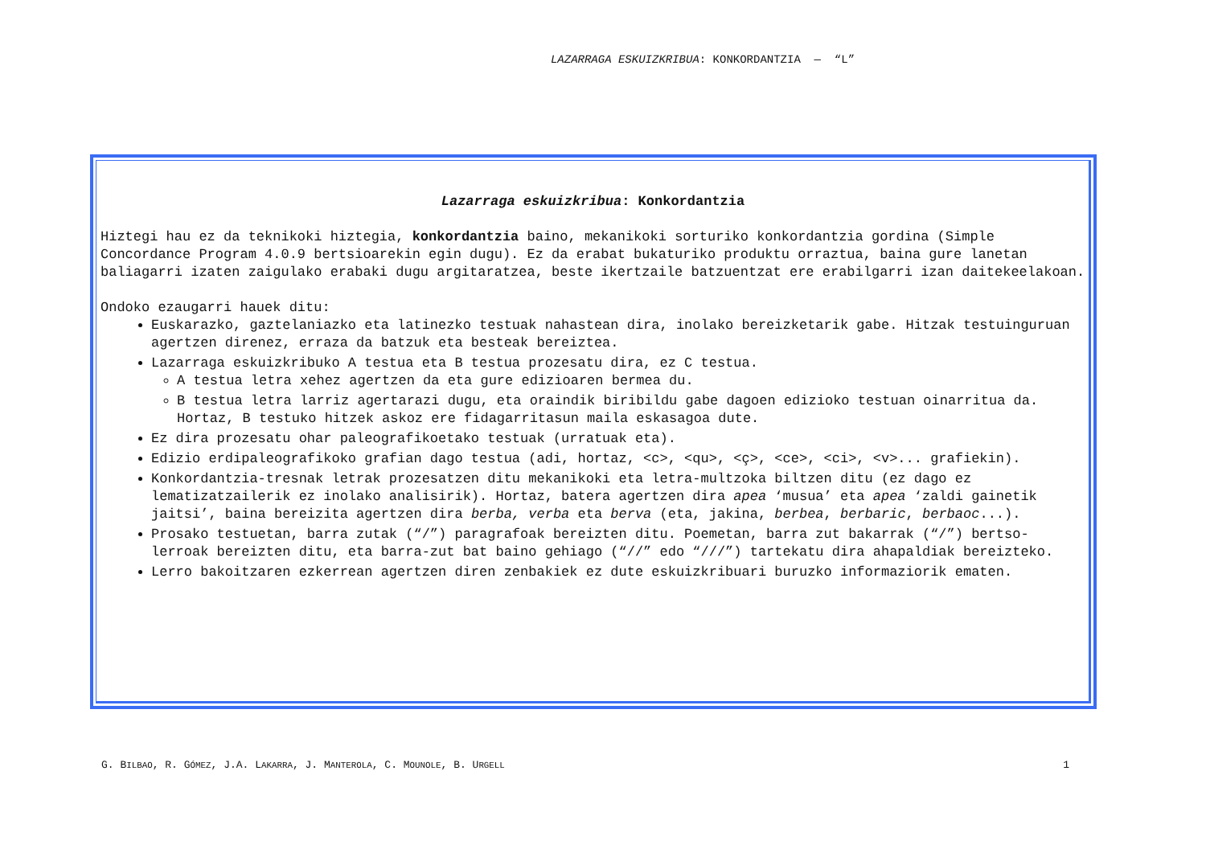LAZARRAGA ESKUIZKRIBUA: KONKORDANTZIA — “L”
Lazarraga eskuizkribua: Konkordantzia
Hiztegi hau ez da teknikoki hiztegia, konkordantzia baino, mekanikoki sorturiko konkordantzia gordina (Simple Concordance Program 4.0.9 bertsioarekin egin dugu). Ez da erabat bukaturiko produktu orraztua, baina gure lanetan baliagarri izaten zaigulako erabaki dugu argitaratzea, beste ikertzaile batzuentzat ere erabilgarri izan daitekeelakoan.
Ondoko ezaugarri hauek ditu:
Euskarazko, gaztelaniazko eta latinezko testuak nahastean dira, inolako bereizketarik gabe. Hitzak testuinguruan agertzen direnez, erraza da batzuk eta besteak bereiztea.
Lazarraga eskuizkribuko A testua eta B testua prozesatu dira, ez C testua.
A testua letra xehez agertzen da eta gure edizioaren bermea du.
B testua letra larriz agertarazi dugu, eta oraindik biribildu gabe dagoen edizioko testuan oinarritua da. Hortaz, B testuko hitzek askoz ere fidagarritasun maila eskasagoa dute.
Ez dira prozesatu ohar paleografikoetako testuak (urratuak eta).
Edizio erdipaleografikoko grafian dago testua (adi, hortaz, <c>, <qu>, <ç>, <ce>, <ci>, <v>... grafiekin).
Konkordantzia-tresnak letrak prozesatzen ditu mekanikoki eta letra-multzoka biltzen ditu (ez dago ez lematizatzailerik ez inolako analisirik). Hortaz, batera agertzen dira apea ‘musua’ eta apea ‘zaldi gainetik jaitsi’, baina bereizita agertzen dira berba, verba eta berva (eta, jakina, berbea, berbaric, berbaoc...).
Prosako testuetan, barra zutak (“/”) paragrafoak bereizten ditu. Poemetan, barra zut bakarrak (“/”) bertso-lerroak bereizten ditu, eta barra-zut bat baino gehiago (“//” edo “///”) tartekatu dira ahapaldiak bereizteko.
Lerro bakoitzaren ezkerrean agertzen diren zenbakiek ez dute eskuizkribuari buruzko informaziorik ematen.
G. BILBAO, R. GÓMEZ, J.A. LAKARRA, J. MANTEROLA, C. MOUNOLE, B. URGELL 1